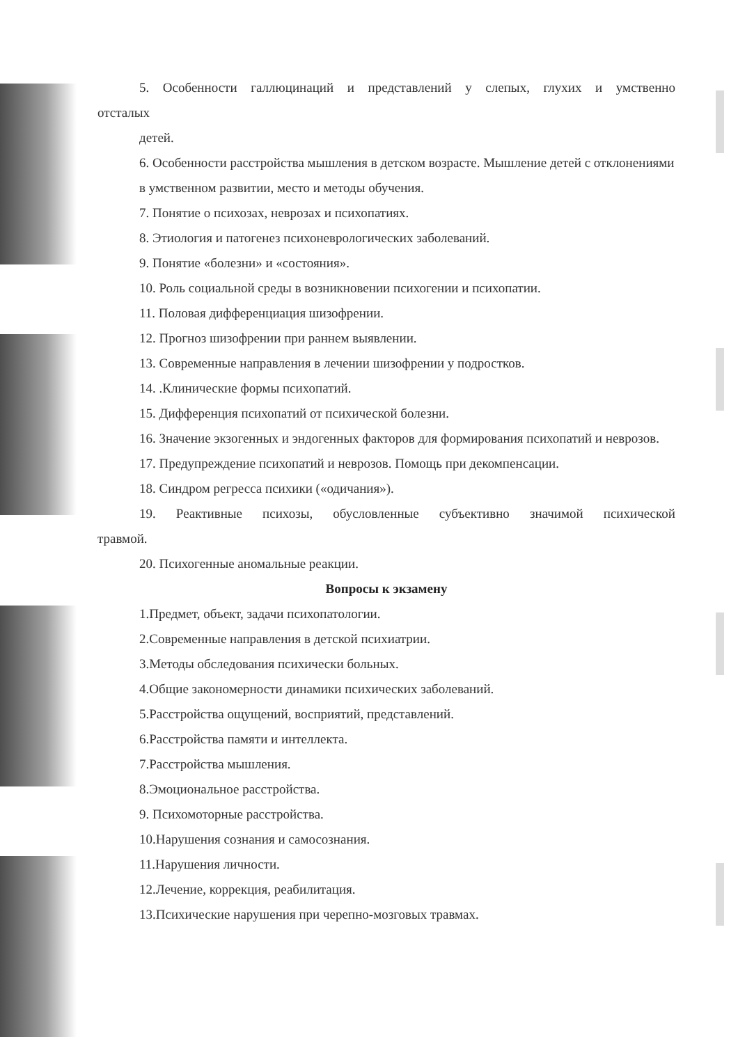5. Особенности галлюцинаций и представлений у слепых, глухих и умственно
отсталых
детей.
6. Особенности расстройства мышления в детском возрасте. Мышление детей с отклонениями в умственном развитии, место и методы обучения.
7. Понятие о психозах, неврозах и психопатиях.
8. Этиология и патогенез психоневрологических заболеваний.
9. Понятие «болезни» и «состояния».
10. Роль социальной среды в возникновении психогении и психопатии.
11. Половая дифференциация шизофрении.
12. Прогноз шизофрении при раннем выявлении.
13. Современные направления в лечении шизофрении у подростков.
14. .Клинические формы психопатий.
15. Дифференция психопатий от психической болезни.
16. Значение экзогенных и эндогенных факторов для формирования психопатий и неврозов.
17. Предупреждение психопатий и неврозов. Помощь при декомпенсации.
18. Синдром регресса психики («одичания»).
19. Реактивные психозы, обусловленные субъективно значимой психической
травмой.
20. Психогенные аномальные реакции.
Вопросы к экзамену
1.Предмет, объект, задачи психопатологии.
2.Современные направления в детской психиатрии.
3.Методы обследования психически больных.
4.Общие закономерности динамики психических заболеваний.
5.Расстройства ощущений, восприятий, представлений.
6.Расстройства памяти и интеллекта.
7.Расстройства мышления.
8.Эмоциональное расстройства.
9. Психомоторные расстройства.
10.Нарушения сознания и самосознания.
11.Нарушения личности.
12.Лечение, коррекция, реабилитация.
13.Психические нарушения при черепно-мозговых травмах.